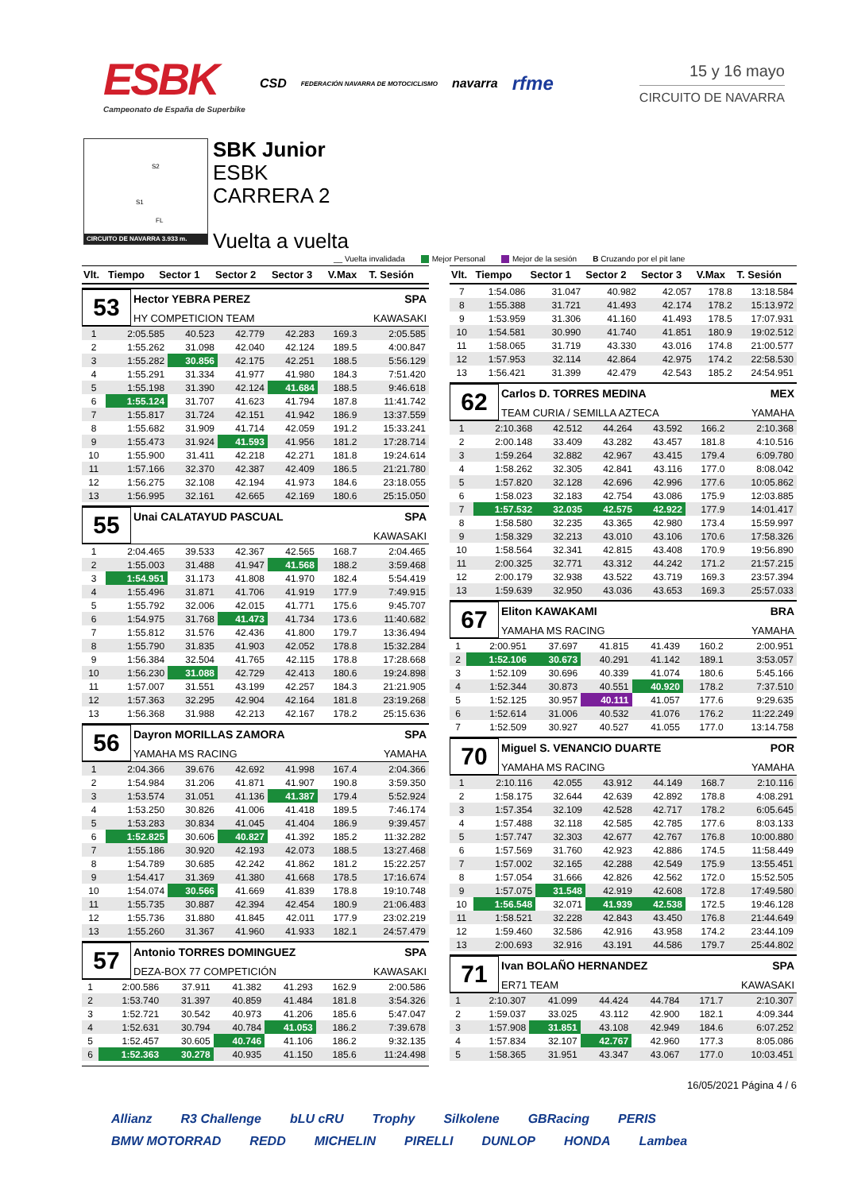ESBK
Campeonato de España de Superbike
CSD FEDERACIÓN NAVARRA DE MOTOCICLISMO navarra rfme
15 y 16 mayo
CIRCUITO DE NAVARRA
S2
S1
FL
CIRCUITO DE NAVARRA 3.933 m.
SBK Junior
ESBK
CARRERA 2
Vuelta a vuelta
__ Vuelta invalidada Mejor Personal Mejor de la sesión B Cruzando por el pit lane
| Vlt. | Tiempo | Sector 1 | Sector 2 | Sector 3 | V.Max | T. Sesión |
| --- | --- | --- | --- | --- | --- | --- |
53
Hector YEBRA PEREZ SPA
HY COMPETICION TEAM KAWASAKI
| 1 | 2:05.585 | 40.523 | 42.779 | 42.283 | 169.3 | 2:05.585 |
| 2 | 1:55.262 | 31.098 | 42.040 | 42.124 | 189.5 | 4:00.847 |
| 3 | 1:55.282 | 30.856 | 42.175 | 42.251 | 188.5 | 5:56.129 |
| 4 | 1:55.291 | 31.334 | 41.977 | 41.980 | 184.3 | 7:51.420 |
| 5 | 1:55.198 | 31.390 | 42.124 | 41.684 | 188.5 | 9:46.618 |
| 6 | 1:55.124 | 31.707 | 41.623 | 41.794 | 187.8 | 11:41.742 |
| 7 | 1:55.817 | 31.724 | 42.151 | 41.942 | 186.9 | 13:37.559 |
| 8 | 1:55.682 | 31.909 | 41.714 | 42.059 | 191.2 | 15:33.241 |
| 9 | 1:55.473 | 31.924 | 41.593 | 41.956 | 181.2 | 17:28.714 |
| 10 | 1:55.900 | 31.411 | 42.218 | 42.271 | 181.8 | 19:24.614 |
| 11 | 1:57.166 | 32.370 | 42.387 | 42.409 | 186.5 | 21:21.780 |
| 12 | 1:56.275 | 32.108 | 42.194 | 41.973 | 184.6 | 23:18.055 |
| 13 | 1:56.995 | 32.161 | 42.665 | 42.169 | 180.6 | 25:15.050 |
55
Unai CALATAYUD PASCUAL SPA
KAWASAKI
| 1 | 2:04.465 | 39.533 | 42.367 | 42.565 | 168.7 | 2:04.465 |
| 2 | 1:55.003 | 31.488 | 41.947 | 41.568 | 188.2 | 3:59.468 |
| 3 | 1:54.951 | 31.173 | 41.808 | 41.970 | 182.4 | 5:54.419 |
| 4 | 1:55.496 | 31.871 | 41.706 | 41.919 | 177.9 | 7:49.915 |
| 5 | 1:55.792 | 32.006 | 42.015 | 41.771 | 175.6 | 9:45.707 |
| 6 | 1:54.975 | 31.768 | 41.473 | 41.734 | 173.6 | 11:40.682 |
| 7 | 1:55.812 | 31.576 | 42.436 | 41.800 | 179.7 | 13:36.494 |
| 8 | 1:55.790 | 31.835 | 41.903 | 42.052 | 178.8 | 15:32.284 |
| 9 | 1:56.384 | 32.504 | 41.765 | 42.115 | 178.8 | 17:28.668 |
| 10 | 1:56.230 | 31.088 | 42.729 | 42.413 | 180.6 | 19:24.898 |
| 11 | 1:57.007 | 31.551 | 43.199 | 42.257 | 184.3 | 21:21.905 |
| 12 | 1:57.363 | 32.295 | 42.904 | 42.164 | 181.8 | 23:19.268 |
| 13 | 1:56.368 | 31.988 | 42.213 | 42.167 | 178.2 | 25:15.636 |
56
Dayron MORILLAS ZAMORA SPA
YAMAHA MS RACING YAMAHA
| 1 | 2:04.366 | 39.676 | 42.692 | 41.998 | 167.4 | 2:04.366 |
| 2 | 1:54.984 | 31.206 | 41.871 | 41.907 | 190.8 | 3:59.350 |
| 3 | 1:53.574 | 31.051 | 41.136 | 41.387 | 179.4 | 5:52.924 |
| 4 | 1:53.250 | 30.826 | 41.006 | 41.418 | 189.5 | 7:46.174 |
| 5 | 1:53.283 | 30.834 | 41.045 | 41.404 | 186.9 | 9:39.457 |
| 6 | 1:52.825 | 30.606 | 40.827 | 41.392 | 185.2 | 11:32.282 |
| 7 | 1:55.186 | 30.920 | 42.193 | 42.073 | 188.5 | 13:27.468 |
| 8 | 1:54.789 | 30.685 | 42.242 | 41.862 | 181.2 | 15:22.257 |
| 9 | 1:54.417 | 31.369 | 41.380 | 41.668 | 178.5 | 17:16.674 |
| 10 | 1:54.074 | 30.566 | 41.669 | 41.839 | 178.8 | 19:10.748 |
| 11 | 1:55.735 | 30.887 | 42.394 | 42.454 | 180.9 | 21:06.483 |
| 12 | 1:55.736 | 31.880 | 41.845 | 42.011 | 177.9 | 23:02.219 |
| 13 | 1:55.260 | 31.367 | 41.960 | 41.933 | 182.1 | 24:57.479 |
57
Antonio TORRES DOMINGUEZ SPA
DEZA-BOX 77 COMPETICIÓN KAWASAKI
| 1 | 2:00.586 | 37.911 | 41.382 | 41.293 | 162.9 | 2:00.586 |
| 2 | 1:53.740 | 31.397 | 40.859 | 41.484 | 181.8 | 3:54.326 |
| 3 | 1:52.721 | 30.542 | 40.973 | 41.206 | 185.6 | 5:47.047 |
| 4 | 1:52.631 | 30.794 | 40.784 | 41.053 | 186.2 | 7:39.678 |
| 5 | 1:52.457 | 30.605 | 40.746 | 41.106 | 186.2 | 9:32.135 |
| 6 | 1:52.363 | 30.278 | 40.935 | 41.150 | 185.6 | 11:24.498 |
| Vlt. | Tiempo | Sector 1 | Sector 2 | Sector 3 | V.Max | T. Sesión |
| --- | --- | --- | --- | --- | --- | --- |
| 7 | 1:54.086 | 31.047 | 40.982 | 42.057 | 178.8 | 13:18.584 |
| 8 | 1:55.388 | 31.721 | 41.493 | 42.174 | 178.2 | 15:13.972 |
| 9 | 1:53.959 | 31.306 | 41.160 | 41.493 | 178.5 | 17:07.931 |
| 10 | 1:54.581 | 30.990 | 41.740 | 41.851 | 180.9 | 19:02.512 |
| 11 | 1:58.065 | 31.719 | 43.330 | 43.016 | 174.8 | 21:00.577 |
| 12 | 1:57.953 | 32.114 | 42.864 | 42.975 | 174.2 | 22:58.530 |
| 13 | 1:56.421 | 31.399 | 42.479 | 42.543 | 185.2 | 24:54.951 |
62
Carlos D. TORRES MEDINA MEX
TEAM CURIA / SEMILLA AZTECA YAMAHA
| 1 | 2:10.368 | 42.512 | 44.264 | 43.592 | 166.2 | 2:10.368 |
| 2 | 2:00.148 | 33.409 | 43.282 | 43.457 | 181.8 | 4:10.516 |
| 3 | 1:59.264 | 32.882 | 42.967 | 43.415 | 179.4 | 6:09.780 |
| 4 | 1:58.262 | 32.305 | 42.841 | 43.116 | 177.0 | 8:08.042 |
| 5 | 1:57.820 | 32.128 | 42.696 | 42.996 | 177.6 | 10:05.862 |
| 6 | 1:58.023 | 32.183 | 42.754 | 43.086 | 175.9 | 12:03.885 |
| 7 | 1:57.532 | 32.035 | 42.575 | 42.922 | 177.9 | 14:01.417 |
| 8 | 1:58.580 | 32.235 | 43.365 | 42.980 | 173.4 | 15:59.997 |
| 9 | 1:58.329 | 32.213 | 43.010 | 43.106 | 170.6 | 17:58.326 |
| 10 | 1:58.564 | 32.341 | 42.815 | 43.408 | 170.9 | 19:56.890 |
| 11 | 2:00.325 | 32.771 | 43.312 | 44.242 | 171.2 | 21:57.215 |
| 12 | 2:00.179 | 32.938 | 43.522 | 43.719 | 169.3 | 23:57.394 |
| 13 | 1:59.639 | 32.950 | 43.036 | 43.653 | 169.3 | 25:57.033 |
67
Eliton KAWAKAMI BRA
YAMAHA MS RACING YAMAHA
| 1 | 2:00.951 | 37.697 | 41.815 | 41.439 | 160.2 | 2:00.951 |
| 2 | 1:52.106 | 30.673 | 40.291 | 41.142 | 189.1 | 3:53.057 |
| 3 | 1:52.109 | 30.696 | 40.339 | 41.074 | 180.6 | 5:45.166 |
| 4 | 1:52.344 | 30.873 | 40.551 | 40.920 | 178.2 | 7:37.510 |
| 5 | 1:52.125 | 30.957 | 40.111 | 41.057 | 177.6 | 9:29.635 |
| 6 | 1:52.614 | 31.006 | 40.532 | 41.076 | 176.2 | 11:22.249 |
| 7 | 1:52.509 | 30.927 | 40.527 | 41.055 | 177.0 | 13:14.758 |
70
Miguel S. VENANCIO DUARTE POR
YAMAHA MS RACING YAMAHA
| 1 | 2:10.116 | 42.055 | 43.912 | 44.149 | 168.7 | 2:10.116 |
| 2 | 1:58.175 | 32.644 | 42.639 | 42.892 | 178.8 | 4:08.291 |
| 3 | 1:57.354 | 32.109 | 42.528 | 42.717 | 178.2 | 6:05.645 |
| 4 | 1:57.488 | 32.118 | 42.585 | 42.785 | 177.6 | 8:03.133 |
| 5 | 1:57.747 | 32.303 | 42.677 | 42.767 | 176.8 | 10:00.880 |
| 6 | 1:57.569 | 31.760 | 42.923 | 42.886 | 174.5 | 11:58.449 |
| 7 | 1:57.002 | 32.165 | 42.288 | 42.549 | 175.9 | 13:55.451 |
| 8 | 1:57.054 | 31.666 | 42.826 | 42.562 | 172.0 | 15:52.505 |
| 9 | 1:57.075 | 31.548 | 42.919 | 42.608 | 172.8 | 17:49.580 |
| 10 | 1:56.548 | 32.071 | 41.939 | 42.538 | 172.5 | 19:46.128 |
| 11 | 1:58.521 | 32.228 | 42.843 | 43.450 | 176.8 | 21:44.649 |
| 12 | 1:59.460 | 32.586 | 42.916 | 43.958 | 174.2 | 23:44.109 |
| 13 | 2:00.693 | 32.916 | 43.191 | 44.586 | 179.7 | 25:44.802 |
71
Ivan BOLAÑO HERNANDEZ SPA
ER71 TEAM KAWASAKI
| 1 | 2:10.307 | 41.099 | 44.424 | 44.784 | 171.7 | 2:10.307 |
| 2 | 1:59.037 | 33.025 | 43.112 | 42.900 | 182.1 | 4:09.344 |
| 3 | 1:57.908 | 31.851 | 43.108 | 42.949 | 184.6 | 6:07.252 |
| 4 | 1:57.834 | 32.107 | 42.767 | 42.960 | 177.3 | 8:05.086 |
| 5 | 1:58.365 | 31.951 | 43.347 | 43.067 | 177.0 | 10:03.451 |
16/05/2021 Página 4 / 6
Allianz R3 Challenge bLU cRU Trophy Silkolene GBRacing PERIS BMW MOTORRAD REDD MICHELIN PIRELLI DUNLOP HONDA Lambea